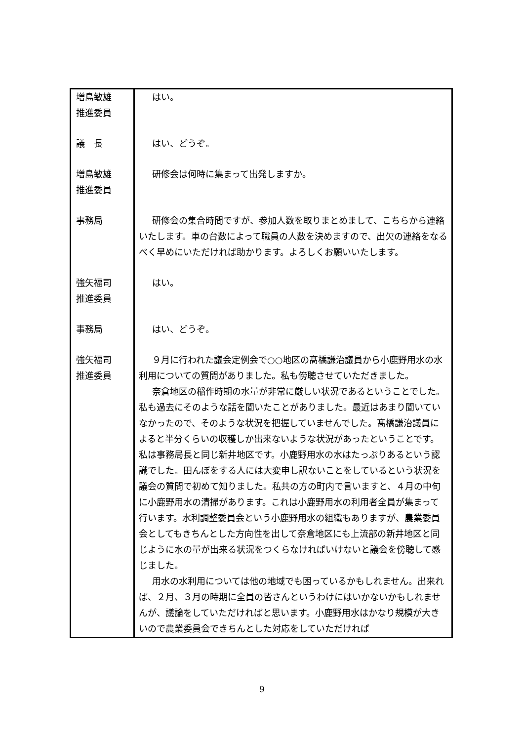| 増島敏雄 推進委員 | はい。 |
| 議 長 | はい、どうぞ。 |
| 増島敏雄 推進委員 | 研修会は何時に集まって出発しますか。 |
| 事務局 | 研修会の集合時間ですが、参加人数を取りまとめまして、こちらから連絡いたします。車の台数によって職員の人数を決めますので、出欠の連絡をなるべく早めにいただければ助かります。よろしくお願いいたします。 |
| 強矢福司 推進委員 | はい。 |
| 事務局 | はい、どうぞ。 |
| 強矢福司 推進委員 | ９月に行われた議会定例会で○○地区の髙橋謙治議員から小鹿野用水の水利用についての質問がありました。私も傍聴させていただきました。 奈倉地区の稲作時期の水量が非常に厳しい状況であるということでした。私も過去にそのような話を聞いたことがありました。最近はあまり聞いていなかったので、そのような状況を把握していませんでした。髙橋謙治議員によると半分くらいの収穫しか出来ないような状況があったということです。私は事務局長と同じ新井地区です。小鹿野用水の水はたっぷりあるという認識でした。田んぼをする人には大変申し訳ないことをしているという状況を議会の質問で初めて知りました。私共の方の町内で言いますと、４月の中旬に小鹿野用水の清掃があります。これは小鹿野用水の利用者全員が集まって行います。水利調整委員会という小鹿野用水の組織もありますが、農業委員会としてもきちんとした方向性を出して奈倉地区にも上流部の新井地区と同じように水の量が出来る状況をつくらなければいけないと議会を傍聴して感じました。 用水の水利用については他の地域でも困っているかもしれません。出来れば、２月、３月の時期に全員の皆さんというわけにはいかないかもしれませんが、議論をしていただければと思います。小鹿野用水はかなり規模が大きいので農業委員会できちんとした対応をしていただければ |
9